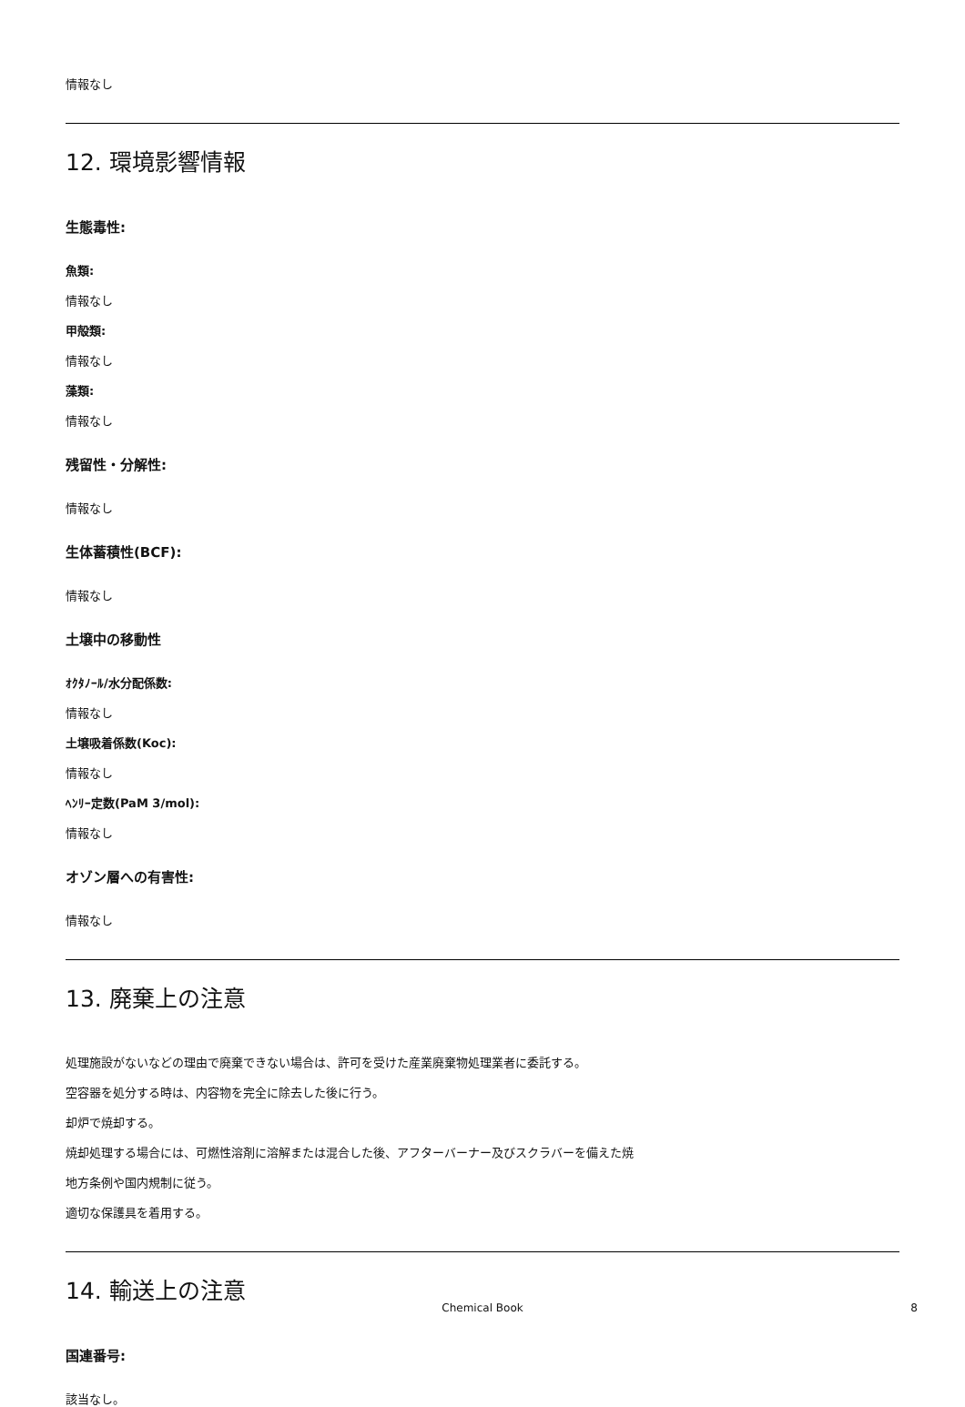情報なし
12. 環境影響情報
生態毒性:
魚類:
情報なし
甲殻類:
情報なし
藻類:
情報なし
残留性・分解性:
情報なし
生体蓄積性(BCF):
情報なし
土壌中の移動性
ｵｸﾀﾉｰﾙ/水分配係数:
情報なし
土壌吸着係数(Koc):
情報なし
ﾍﾝﾘｰ定数(PaM 3/mol):
情報なし
オゾン層への有害性:
情報なし
13. 廃棄上の注意
処理施設がないなどの理由で廃棄できない場合は、許可を受けた産業廃棄物処理業者に委託する。
空容器を処分する時は、内容物を完全に除去した後に行う。
却炉で焼却する。
焼却処理する場合には、可燃性溶剤に溶解または混合した後、アフターバーナー及びスクラバーを備えた焼
地方条例や国内規制に従う。
適切な保護具を着用する。
14. 輸送上の注意
国連番号:
該当なし。
Chemical Book 8